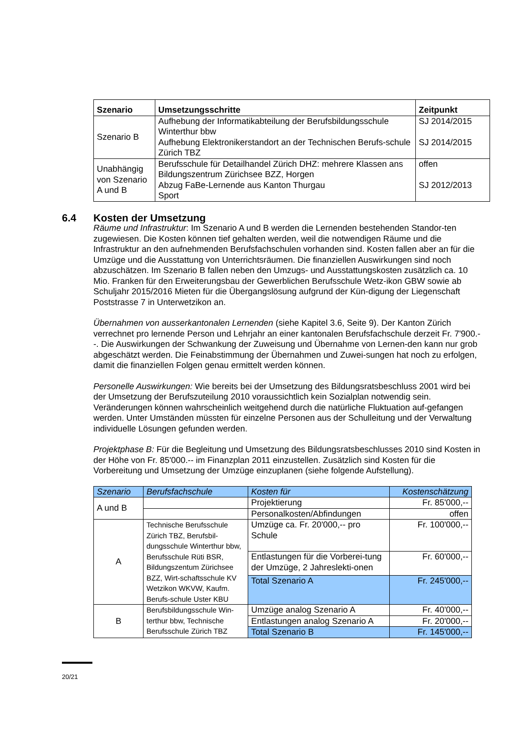| Szenario | Umsetzungsschritte | Zeitpunkt |
| --- | --- | --- |
| Szenario B | Aufhebung der Informatikabteilung der Berufsbildungsschule Winterthur bbw Aufhebung Elektronikerstandort an der Technischen Berufs-schule Zürich TBZ | SJ 2014/2015 SJ 2014/2015 |
| Unabhängig von Szenario A und B | Berufsschule für Detailhandel Zürich DHZ: mehrere Klassen ans Bildungszentrum Zürichsee BZZ, Horgen Abzug FaBe-Lernende aus Kanton Thurgau Sport | offen SJ 2012/2013 |
6.4 Kosten der Umsetzung
Räume und Infrastruktur: Im Szenario A und B werden die Lernenden bestehenden Standor-ten zugewiesen. Die Kosten können tief gehalten werden, weil die notwendigen Räume und die Infrastruktur an den aufnehmenden Berufsfachschulen vorhanden sind. Kosten fallen aber an für die Umzüge und die Ausstattung von Unterrichtsräumen. Die finanziellen Auswirkungen sind noch abzuschätzen. Im Szenario B fallen neben den Umzugs- und Ausstattungskosten zusätzlich ca. 10 Mio. Franken für den Erweiterungsbau der Gewerblichen Berufsschule Wetz-ikon GBW sowie ab Schuljahr 2015/2016 Mieten für die Übergangslösung aufgrund der Kün-digung der Liegenschaft Poststrasse 7 in Unterwetzikon an.
Übernahmen von ausserkantonalen Lernenden (siehe Kapitel 3.6, Seite 9). Der Kanton Zürich verrechnet pro lernende Person und Lehrjahr an einer kantonalen Berufsfachschule derzeit Fr. 7'900.--. Die Auswirkungen der Schwankung der Zuweisung und Übernahme von Lernen-den kann nur grob abgeschätzt werden. Die Feinabstimmung der Übernahmen und Zuwei-sungen hat noch zu erfolgen, damit die finanziellen Folgen genau ermittelt werden können.
Personelle Auswirkungen: Wie bereits bei der Umsetzung des Bildungsratsbeschluss 2001 wird bei der Umsetzung der Berufszuteilung 2010 voraussichtlich kein Sozialplan notwendig sein. Veränderungen können wahrscheinlich weitgehend durch die natürliche Fluktuation auf-gefangen werden. Unter Umständen müssten für einzelne Personen aus der Schulleitung und der Verwaltung individuelle Lösungen gefunden werden.
Projektphase B: Für die Begleitung und Umsetzung des Bildungsratsbeschlusses 2010 sind Kosten in der Höhe von Fr. 85'000.-- im Finanzplan 2011 einzustellen. Zusätzlich sind Kosten für die Vorbereitung und Umsetzung der Umzüge einzuplanen (siehe folgende Aufstellung).
| Szenario | Berufsfachschule | Kosten für | Kostenschätzung |
| --- | --- | --- | --- |
| A und B | | Projektierung | Fr. 85'000,-- |
| | | Personalkosten/Abfindungen | offen |
| A | Technische Berufsschule Zürich TBZ, Berufsbil-dungsschule Winterthur bbw, Berufsschule Rüti BSR, Bildungszentum Zürichsee BZZ, Wirt-schaftsschule KV Wetzikon WKVW, Kaufm. Berufs-schule Uster KBU | Umzüge ca. Fr. 20'000,-- pro Schule | Fr. 100'000,-- |
| | | Entlastungen für die Vorberei-tung der Umzüge, 2 Jahreslekti-onen | Fr. 60'000,-- |
| | | Total Szenario A | Fr. 245'000,-- |
| B | Berufsbildungsschule Win-terthur bbw, Technische Berufsschule Zürich TBZ | Umzüge analog Szenario A | Fr. 40'000,-- |
| | | Entlastungen analog Szenario A | Fr. 20'000,-- |
| | | Total Szenario B | Fr. 145'000,-- |
20/21